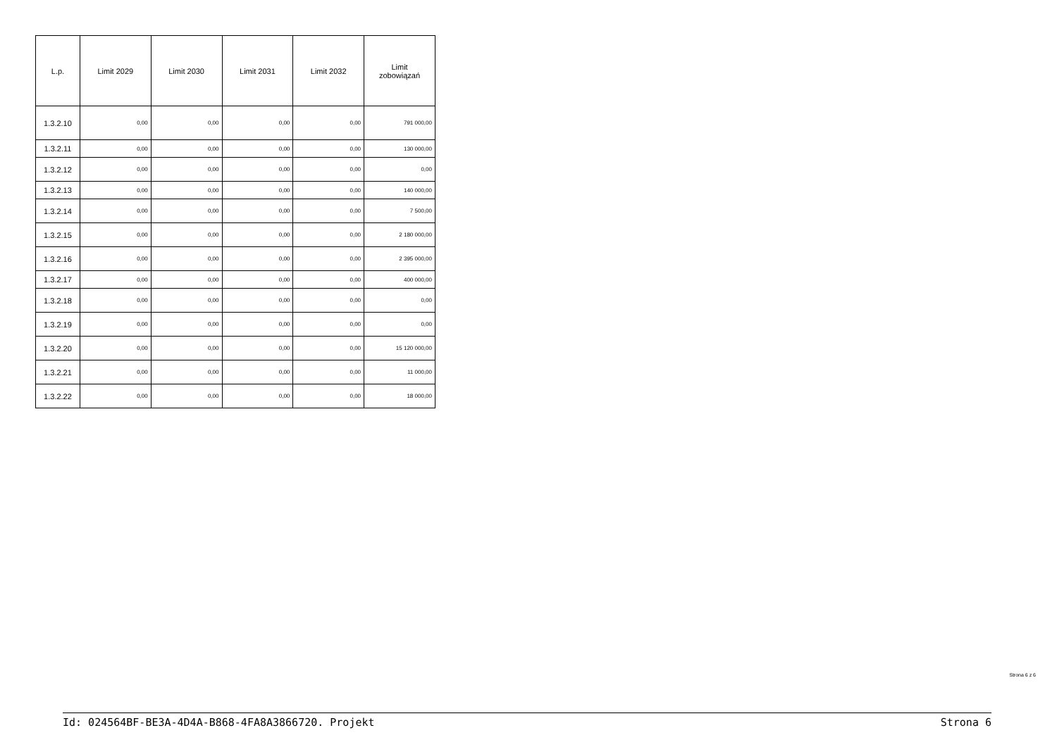| L.p. | Limit 2029 | Limit 2030 | Limit 2031 | Limit 2032 | Limit zobowiązań |
| --- | --- | --- | --- | --- | --- |
| 1.3.2.10 | 0,00 | 0,00 | 0,00 | 0,00 | 791 000,00 |
| 1.3.2.11 | 0,00 | 0,00 | 0,00 | 0,00 | 130 000,00 |
| 1.3.2.12 | 0,00 | 0,00 | 0,00 | 0,00 | 0,00 |
| 1.3.2.13 | 0,00 | 0,00 | 0,00 | 0,00 | 140 000,00 |
| 1.3.2.14 | 0,00 | 0,00 | 0,00 | 0,00 | 7 500,00 |
| 1.3.2.15 | 0,00 | 0,00 | 0,00 | 0,00 | 2 180 000,00 |
| 1.3.2.16 | 0,00 | 0,00 | 0,00 | 0,00 | 2 395 000,00 |
| 1.3.2.17 | 0,00 | 0,00 | 0,00 | 0,00 | 400 000,00 |
| 1.3.2.18 | 0,00 | 0,00 | 0,00 | 0,00 | 0,00 |
| 1.3.2.19 | 0,00 | 0,00 | 0,00 | 0,00 | 0,00 |
| 1.3.2.20 | 0,00 | 0,00 | 0,00 | 0,00 | 15 120 000,00 |
| 1.3.2.21 | 0,00 | 0,00 | 0,00 | 0,00 | 11 000,00 |
| 1.3.2.22 | 0,00 | 0,00 | 0,00 | 0,00 | 18 000,00 |
Strona 6 z 6
Id: 024564BF-BE3A-4D4A-B868-4FA8A3866720. Projekt Strona 6